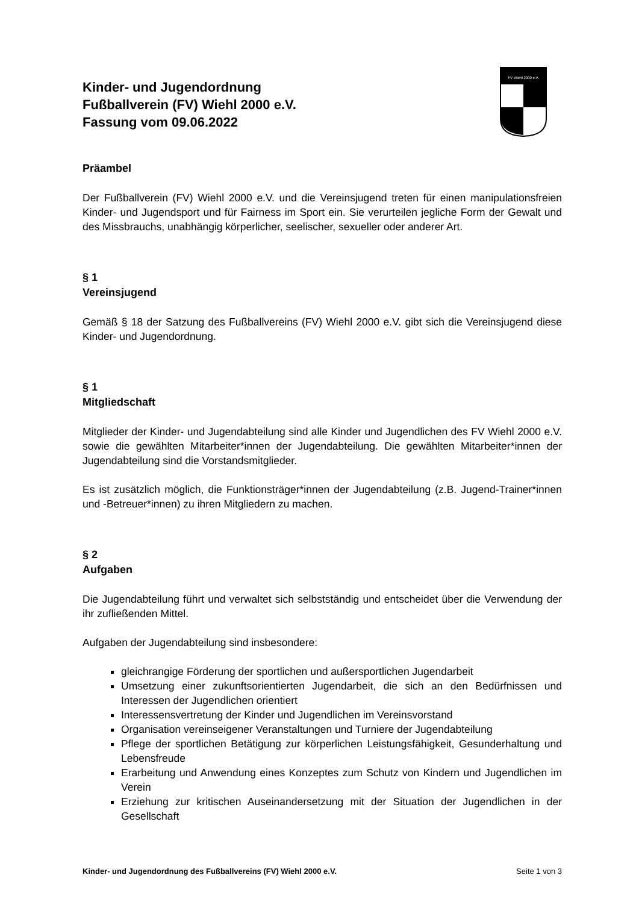FV Wiehl 2000 e.V.
Kinder- und Jugendordnung
Fußballverein (FV) Wiehl 2000 e.V.
Fassung vom 09.06.2022
Präambel
Der Fußballverein (FV) Wiehl 2000 e.V. und die Vereinsjugend treten für einen manipulationsfreien Kinder- und Jugendsport und für Fairness im Sport ein. Sie verurteilen jegliche Form der Gewalt und des Missbrauchs, unabhängig körperlicher, seelischer, sexueller oder anderer Art.
§ 1
Vereinsjugend
Gemäß § 18 der Satzung des Fußballvereins (FV) Wiehl 2000 e.V. gibt sich die Vereinsjugend diese Kinder- und Jugendordnung.
§ 1
Mitgliedschaft
Mitglieder der Kinder- und Jugendabteilung sind alle Kinder und Jugendlichen des FV Wiehl 2000 e.V. sowie die gewählten Mitarbeiter*innen der Jugendabteilung. Die gewählten Mitarbeiter*innen der Jugendabteilung sind die Vorstandsmitglieder.
Es ist zusätzlich möglich, die Funktionsträger*innen der Jugendabteilung (z.B. Jugend-Trainer*innen und -Betreuer*innen) zu ihren Mitgliedern zu machen.
§ 2
Aufgaben
Die Jugendabteilung führt und verwaltet sich selbstständig und entscheidet über die Verwendung der ihr zufließenden Mittel.
Aufgaben der Jugendabteilung sind insbesondere:
gleichrangige Förderung der sportlichen und außersportlichen Jugendarbeit
Umsetzung einer zukunftsorientierten Jugendarbeit, die sich an den Bedürfnissen und Interessen der Jugendlichen orientiert
Interessensvertretung der Kinder und Jugendlichen im Vereinsvorstand
Organisation vereinseigener Veranstaltungen und Turniere der Jugendabteilung
Pflege der sportlichen Betätigung zur körperlichen Leistungsfähigkeit, Gesunderhaltung und Lebensfreude
Erarbeitung und Anwendung eines Konzeptes zum Schutz von Kindern und Jugendlichen im Verein
Erziehung zur kritischen Auseinandersetzung mit der Situation der Jugendlichen in der Gesellschaft
Kinder- und Jugendordnung des Fußballvereins (FV) Wiehl 2000 e.V. Seite 1 von 3